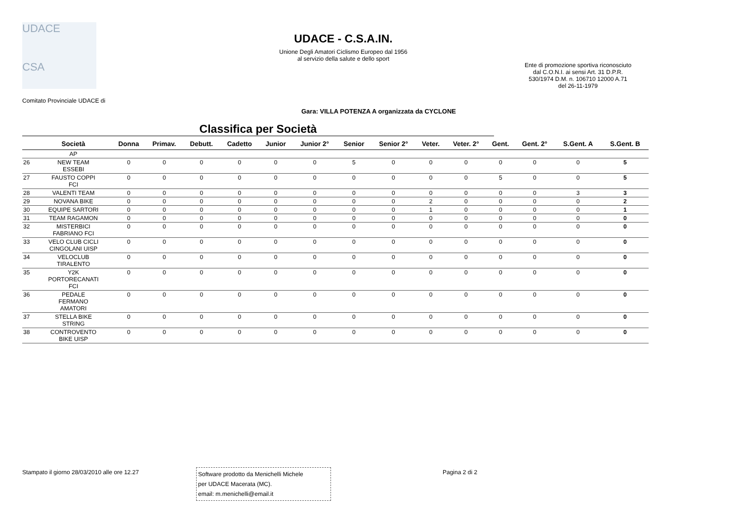UDACE
CSA
UDACE - C.S.A.IN.
Unione Degli Amatori Ciclismo Europeo dal 1956
al servizio della salute e dello sport
Ente di promozione sportiva riconosciuto
dal C.O.N.I. ai sensi Art. 31 D.P.R.
530/1974 D.M. n. 106710 12000 A.71
del 26-11-1979
Comitato Provinciale UDACE di
Gara: VILLA POTENZA A organizzata da CYCLONE
Classifica per Società
| | Società | Donna | Primav. | Debutt. | Cadetto | Junior | Junior 2° | Senior | Senior 2° | Veter. | Veter. 2° | Gent. | Gent. 2° | S.Gent. A | S.Gent. B |
| --- | --- | --- | --- | --- | --- | --- | --- | --- | --- | --- | --- | --- | --- | --- | --- |
| | AP | | | | | | | | | | | | | | |
| 26 | NEW TEAM ESSEBI | 0 | 0 | 0 | 0 | 0 | 0 | 5 | 0 | 0 | 0 | 0 | 0 | 0 | 5 |
| 27 | FAUSTO COPPI FCI | 0 | 0 | 0 | 0 | 0 | 0 | 0 | 0 | 0 | 0 | 5 | 0 | 0 | 5 |
| 28 | VALENTI TEAM | 0 | 0 | 0 | 0 | 0 | 0 | 0 | 0 | 0 | 0 | 0 | 0 | 3 | 3 |
| 29 | NOVANA BIKE | 0 | 0 | 0 | 0 | 0 | 0 | 0 | 0 | 2 | 0 | 0 | 0 | 0 | 2 |
| 30 | EQUIPE SARTORI | 0 | 0 | 0 | 0 | 0 | 0 | 0 | 0 | 1 | 0 | 0 | 0 | 0 | 1 |
| 31 | TEAM RAGAMON | 0 | 0 | 0 | 0 | 0 | 0 | 0 | 0 | 0 | 0 | 0 | 0 | 0 | 0 |
| 32 | MISTERBICI FABRIANO FCI | 0 | 0 | 0 | 0 | 0 | 0 | 0 | 0 | 0 | 0 | 0 | 0 | 0 | 0 |
| 33 | VELO CLUB CICLI CINGOLANI UISP | 0 | 0 | 0 | 0 | 0 | 0 | 0 | 0 | 0 | 0 | 0 | 0 | 0 | 0 |
| 34 | VELOCLUB TIRALENTO | 0 | 0 | 0 | 0 | 0 | 0 | 0 | 0 | 0 | 0 | 0 | 0 | 0 | 0 |
| 35 | Y2K PORTORECANATI FCI | 0 | 0 | 0 | 0 | 0 | 0 | 0 | 0 | 0 | 0 | 0 | 0 | 0 | 0 |
| 36 | PEDALE FERMANO AMATORI | 0 | 0 | 0 | 0 | 0 | 0 | 0 | 0 | 0 | 0 | 0 | 0 | 0 | 0 |
| 37 | STELLA BIKE STRING | 0 | 0 | 0 | 0 | 0 | 0 | 0 | 0 | 0 | 0 | 0 | 0 | 0 | 0 |
| 38 | CONTROVENTO BIKE UISP | 0 | 0 | 0 | 0 | 0 | 0 | 0 | 0 | 0 | 0 | 0 | 0 | 0 | 0 |
Stampato il giorno 28/03/2010 alle ore 12.27
Software prodotto da Menichelli Michele
per UDACE Macerata (MC).
email: m.menichelli@email.it
Pagina 2 di 2